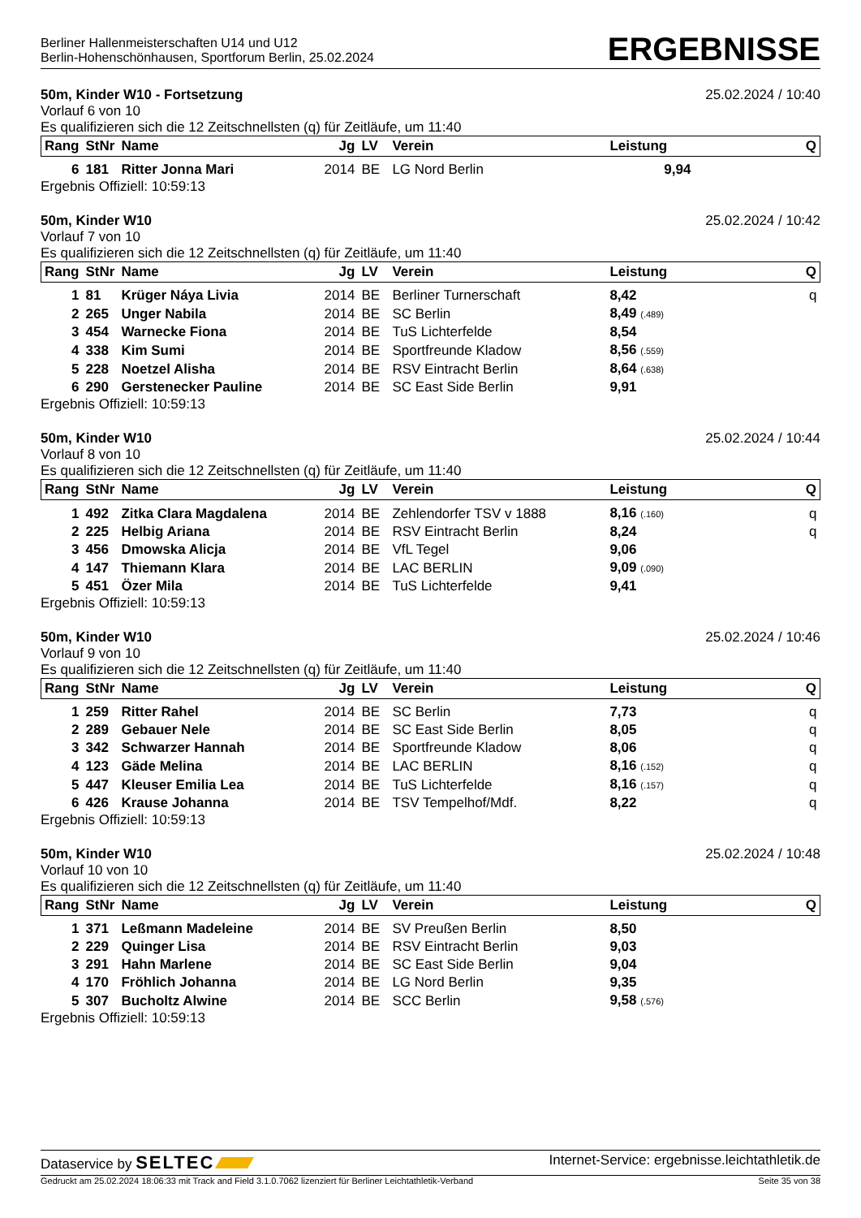Berliner Hallenmeisterschaften U14 und U12
Berlin-Hohenschönhausen, Sportforum Berlin, 25.02.2024
ERGEBNISSE
50m, Kinder W10 - Fortsetzung 25.02.2024 / 10:40
Vorlauf 6 von 10
Es qualifizieren sich die 12 Zeitschnellsten (q) für Zeitläufe, um 11:40
| Rang | StNr | Name | Jg | LV | Verein | Leistung | Q |
| --- | --- | --- | --- | --- | --- | --- | --- |
| 6 | 181 | Ritter Jonna Mari | 2014 | BE | LG Nord Berlin | 9,94 | |
Ergebnis Offiziell: 10:59:13
50m, Kinder W10 25.02.2024 / 10:42
Vorlauf 7 von 10
Es qualifizieren sich die 12 Zeitschnellsten (q) für Zeitläufe, um 11:40
| Rang | StNr | Name | Jg | LV | Verein | Leistung | Q |
| --- | --- | --- | --- | --- | --- | --- | --- |
| 1 | 81 | Krüger Náya Livia | 2014 | BE | Berliner Turnerschaft | 8,42 | q |
| 2 | 265 | Unger Nabila | 2014 | BE | SC Berlin | 8,49 (.489) | |
| 3 | 454 | Warnecke Fiona | 2014 | BE | TuS Lichterfelde | 8,54 | |
| 4 | 338 | Kim Sumi | 2014 | BE | Sportfreunde Kladow | 8,56 (.559) | |
| 5 | 228 | Noetzel Alisha | 2014 | BE | RSV Eintracht Berlin | 8,64 (.638) | |
| 6 | 290 | Gerstenecker Pauline | 2014 | BE | SC East Side Berlin | 9,91 | |
Ergebnis Offiziell: 10:59:13
50m, Kinder W10 25.02.2024 / 10:44
Vorlauf 8 von 10
Es qualifizieren sich die 12 Zeitschnellsten (q) für Zeitläufe, um 11:40
| Rang | StNr | Name | Jg | LV | Verein | Leistung | Q |
| --- | --- | --- | --- | --- | --- | --- | --- |
| 1 | 492 | Zitka Clara Magdalena | 2014 | BE | Zehlendorfer TSV v 1888 | 8,16 (.160) | q |
| 2 | 225 | Helbig Ariana | 2014 | BE | RSV Eintracht Berlin | 8,24 | q |
| 3 | 456 | Dmowska Alicja | 2014 | BE | VfL Tegel | 9,06 | |
| 4 | 147 | Thiemann Klara | 2014 | BE | LAC BERLIN | 9,09 (.090) | |
| 5 | 451 | Özer Mila | 2014 | BE | TuS Lichterfelde | 9,41 | |
Ergebnis Offiziell: 10:59:13
50m, Kinder W10 25.02.2024 / 10:46
Vorlauf 9 von 10
Es qualifizieren sich die 12 Zeitschnellsten (q) für Zeitläufe, um 11:40
| Rang | StNr | Name | Jg | LV | Verein | Leistung | Q |
| --- | --- | --- | --- | --- | --- | --- | --- |
| 1 | 259 | Ritter Rahel | 2014 | BE | SC Berlin | 7,73 | q |
| 2 | 289 | Gebauer Nele | 2014 | BE | SC East Side Berlin | 8,05 | q |
| 3 | 342 | Schwarzer Hannah | 2014 | BE | Sportfreunde Kladow | 8,06 | q |
| 4 | 123 | Gäde Melina | 2014 | BE | LAC BERLIN | 8,16 (.152) | q |
| 5 | 447 | Kleuser Emilia Lea | 2014 | BE | TuS Lichterfelde | 8,16 (.157) | q |
| 6 | 426 | Krause Johanna | 2014 | BE | TSV Tempelhof/Mdf. | 8,22 | q |
Ergebnis Offiziell: 10:59:13
50m, Kinder W10 25.02.2024 / 10:48
Vorlauf 10 von 10
Es qualifizieren sich die 12 Zeitschnellsten (q) für Zeitläufe, um 11:40
| Rang | StNr | Name | Jg | LV | Verein | Leistung | Q |
| --- | --- | --- | --- | --- | --- | --- | --- |
| 1 | 371 | Leßmann Madeleine | 2014 | BE | SV Preußen Berlin | 8,50 | |
| 2 | 229 | Quinger Lisa | 2014 | BE | RSV Eintracht Berlin | 9,03 | |
| 3 | 291 | Hahn Marlene | 2014 | BE | SC East Side Berlin | 9,04 | |
| 4 | 170 | Fröhlich Johanna | 2014 | BE | LG Nord Berlin | 9,35 | |
| 5 | 307 | Bucholtz Alwine | 2014 | BE | SCC Berlin | 9,58 (.576) | |
Ergebnis Offiziell: 10:59:13
Dataservice by SELTEC Internet-Service: ergebnisse.leichtathletik.de
Gedruckt am 25.02.2024 18:06:33 mit Track and Field 3.1.0.7062 lizenziert für Berliner Leichtathletik-Verband Seite 35 von 38